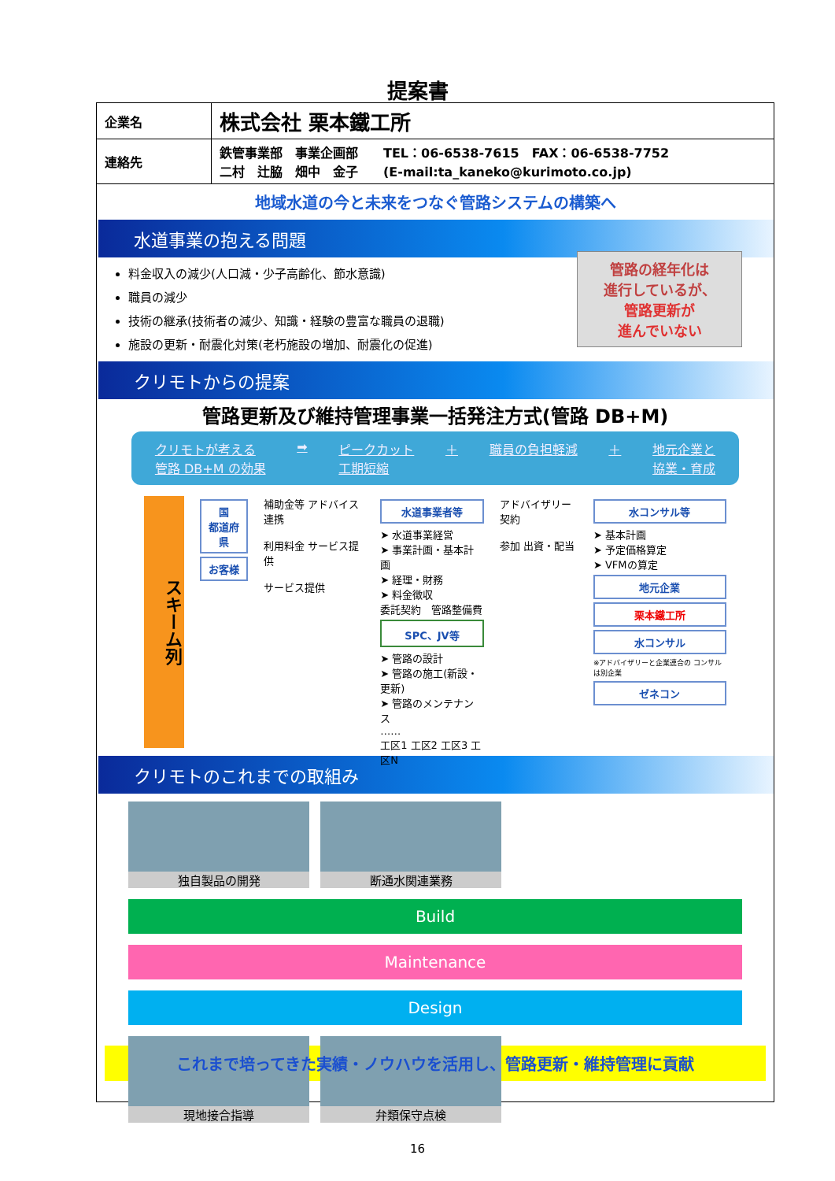提案書
| 企業名 | 株式会社 栗本鐵工所 |
| 連絡先 | 鉄管事業部 事業企画部 TEL：06-6538-7615 FAX：06-6538-7752 二村 辻脇 畑中 金子 (E-mail:ta_kaneko@kurimoto.co.jp) |
地域水道の今と未来をつなぐ管路システムの構築へ
水道事業の抱える問題
料金収入の減少(人口減・少子高齢化、節水意識)
職員の減少
技術の継承(技術者の減少、知識・経験の豊富な職員の退職)
施設の更新・耐震化対策(老朽施設の増加、耐震化の促進)
管路の経年化は
進行しているが、
管路更新が
進んでいない
クリモトからの提案
管路更新及び維持管理事業一括発注方式(管路 DB+M)
クリモトが考える
管路 DB+M の効果 ➡ ピークカット
工期短縮 ＋ 職員の負担軽減 ＋ 地元企業と
協業・育成
スキーム列
国
都道府県
お客様
補助金等 アドバイス 連携
利用料金 サービス提供
サービス提供
水道事業者等
➤ 水道事業経営
➤ 事業計画・基本計画
➤ 経理・財務
➤ 料金徴収
委託契約　管路整備費
SPC、JV等
➤ 管路の設計
➤ 管路の施工(新設・更新)
➤ 管路のメンテナンス
……
工区1 工区2 工区3 工区N
アドバイザリー契約
参加 出資・配当
水コンサル等
➤ 基本計画
➤ 予定価格算定
➤ VFMの算定
地元企業
栗本鐵工所
水コンサル
※アドバイザリーと企業連合の コンサルは別企業
ゼネコン
クリモトのこれまでの取組み
独自製品の開発
断通水関連業務
Build Maintenance Design
現地接合指導
弁類保守点検
これまで培ってきた実績・ノウハウを活用し、管路更新・維持管理に貢献
16